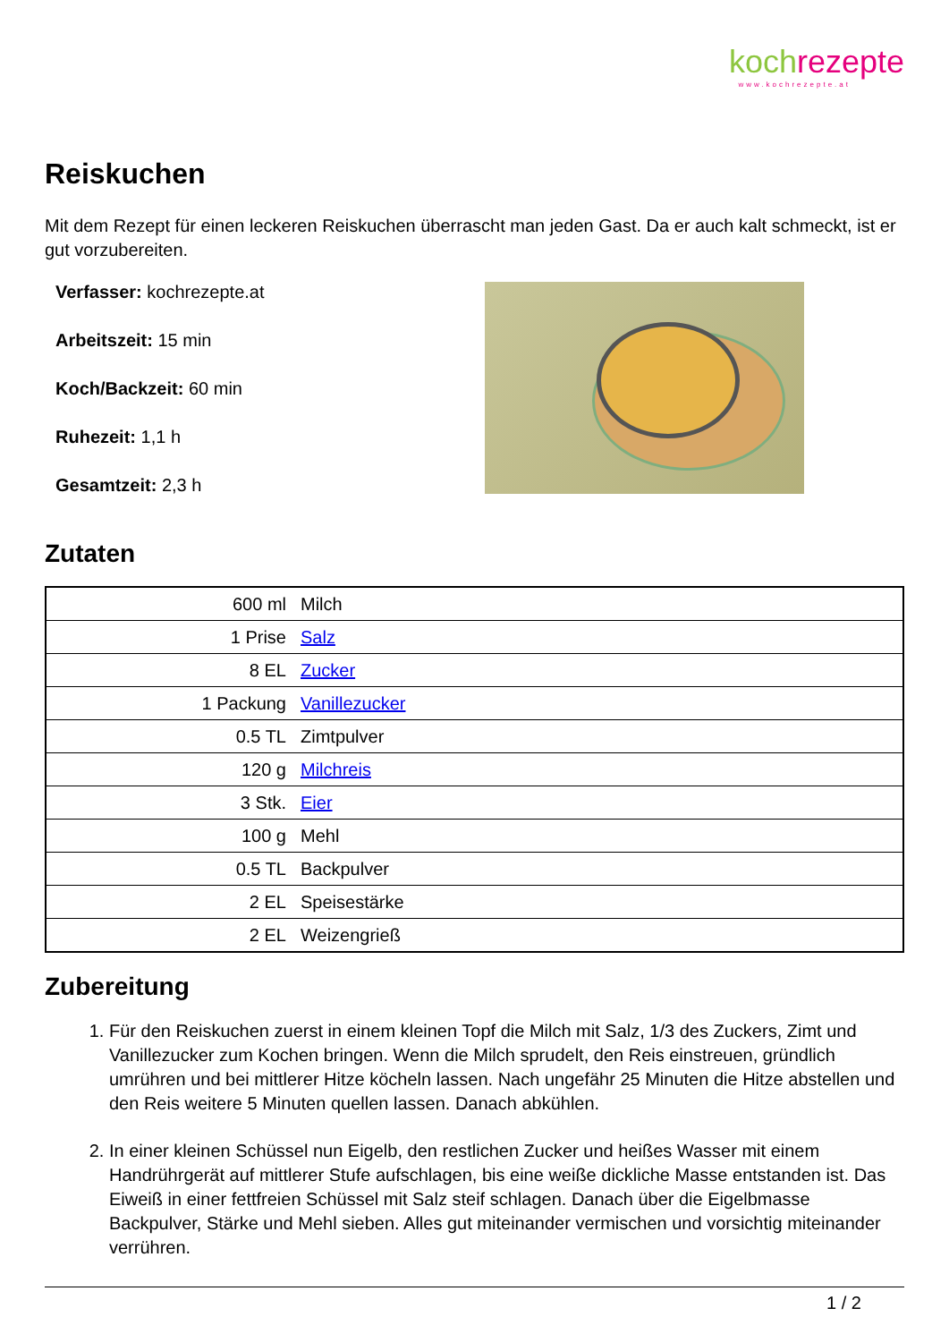koch rezepte
www.kochrezepte.at
Reiskuchen
Mit dem Rezept für einen leckeren Reiskuchen überrascht man jeden Gast. Da er auch kalt schmeckt, ist er gut vorzubereiten.
Verfasser: kochrezepte.at
Arbeitszeit: 15 min
Koch/Backzeit: 60 min
Ruhezeit: 1,1 h
Gesamtzeit: 2,3 h
Zutaten
| 600 ml | Milch |
| 1 Prise | Salz |
| 8 EL | Zucker |
| 1 Packung | Vanillezucker |
| 0.5 TL | Zimtpulver |
| 120 g | Milchreis |
| 3 Stk. | Eier |
| 100 g | Mehl |
| 0.5 TL | Backpulver |
| 2 EL | Speisestärke |
| 2 EL | Weizengrieß |
Zubereitung
1. Für den Reiskuchen zuerst in einem kleinen Topf die Milch mit Salz, 1/3 des Zuckers, Zimt und Vanillezucker zum Kochen bringen. Wenn die Milch sprudelt, den Reis einstreuen, gründlich umrühren und bei mittlerer Hitze köcheln lassen. Nach ungefähr 25 Minuten die Hitze abstellen und den Reis weitere 5 Minuten quellen lassen. Danach abkühlen.
2. In einer kleinen Schüssel nun Eigelb, den restlichen Zucker und heißes Wasser mit einem Handrührgerät auf mittlerer Stufe aufschlagen, bis eine weiße dickliche Masse entstanden ist. Das Eiweiß in einer fettfreien Schüssel mit Salz steif schlagen. Danach über die Eigelbmasse Backpulver, Stärke und Mehl sieben. Alles gut miteinander vermischen und vorsichtig miteinander verrühren.
1 / 2